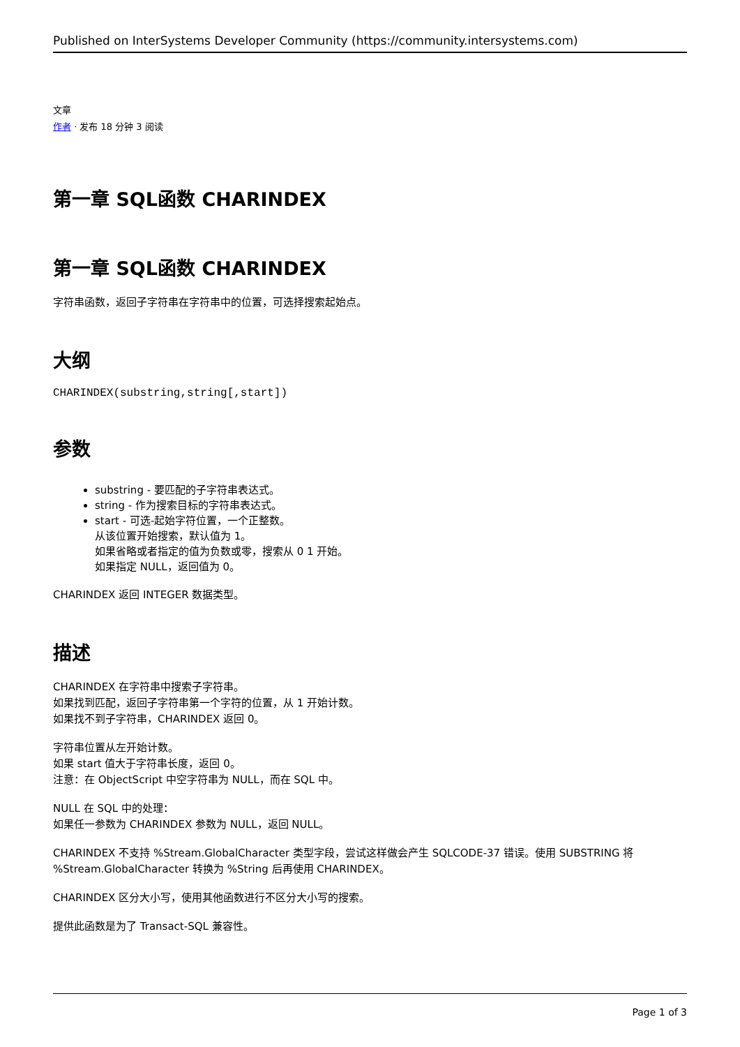Published on InterSystems Developer Community (https://community.intersystems.com)
文章
作者 · 发布 18 分钟 3 阅读
第一章 SQL函数 CHARINDEX
第一章 SQL函数 CHARINDEX
字符串函数，返回子字符串在字符串中的位置，可选择搜索起始点。
大纲
CHARINDEX(substring,string[,start])
参数
substring - 要匹配的子字符串表达式。
string - 作为搜索目标的字符串表达式。
start - 可选-起始字符位置，一个正整数。
从该位置开始搜索，默认值为 1。
如果省略或者指定的值为负数或零，搜索从 0 1 开始。
如果指定 NULL，返回值为 0。
CHARINDEX 返回 INTEGER 数据类型。
描述
CHARINDEX 在字符串中搜索子字符串。
如果找到匹配，返回子字符串第一个字符的位置，从 1 开始计数。
如果找不到子字符串，CHARINDEX 返回 0。
字符串位置从左开始计数。
如果 start 值大于字符串长度，返回 0。
注意：在 ObjectScript 中空字符串为 NULL，而在 SQL 中。
NULL 在 SQL 中的处理：
如果任一参数为 CHARINDEX 参数为 NULL，返回 NULL。
CHARINDEX 不支持 %Stream.GlobalCharacter 类型字段，尝试这样做会产生 SQLCODE-37 错误。使用 SUBSTRING 将 %Stream.GlobalCharacter 转换为 %String 后再使用 CHARINDEX。
CHARINDEX 区分大小写，使用其他函数进行不区分大小写的搜索。
提供此函数是为了 Transact-SQL 兼容性。
Page 1 of 3